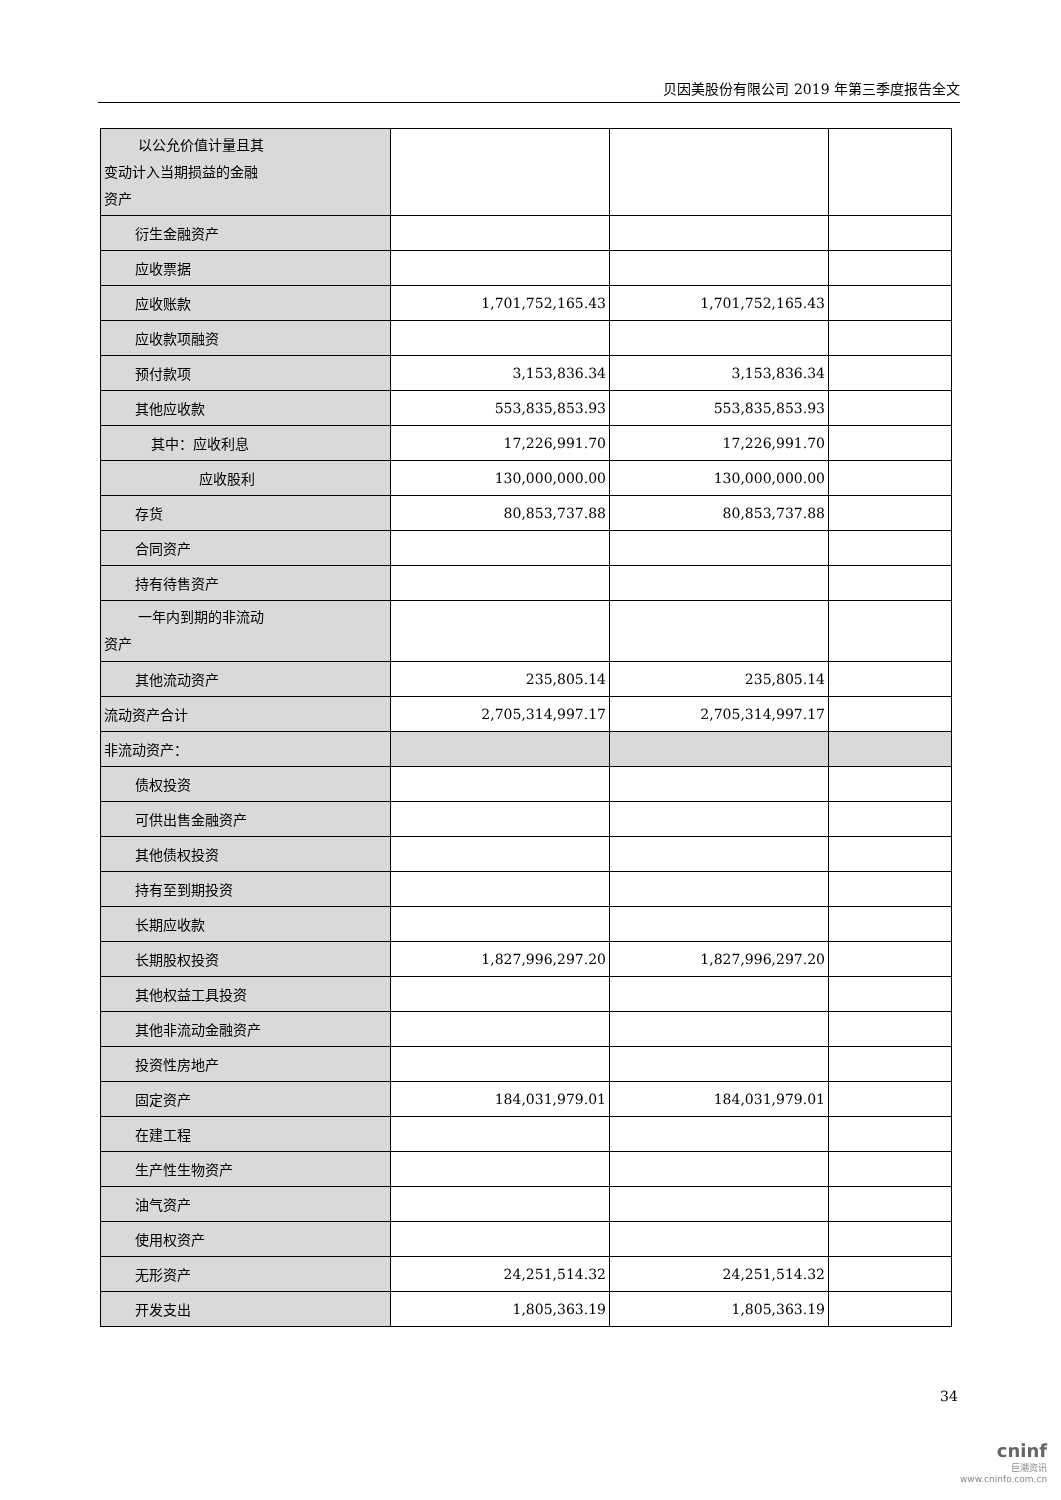贝因美股份有限公司 2019 年第三季度报告全文
| 以公允价值计量且其 变动计入当期损益的金融 资产 | | | |
| 衍生金融资产 | | | |
| 应收票据 | | | |
| 应收账款 | 1,701,752,165.43 | 1,701,752,165.43 | |
| 应收款项融资 | | | |
| 预付款项 | 3,153,836.34 | 3,153,836.34 | |
| 其他应收款 | 553,835,853.93 | 553,835,853.93 | |
| 其中：应收利息 | 17,226,991.70 | 17,226,991.70 | |
| 应收股利 | 130,000,000.00 | 130,000,000.00 | |
| 存货 | 80,853,737.88 | 80,853,737.88 | |
| 合同资产 | | | |
| 持有待售资产 | | | |
| 一年内到期的非流动 资产 | | | |
| 其他流动资产 | 235,805.14 | 235,805.14 | |
| 流动资产合计 | 2,705,314,997.17 | 2,705,314,997.17 | |
| 非流动资产： | | | |
| 债权投资 | | | |
| 可供出售金融资产 | | | |
| 其他债权投资 | | | |
| 持有至到期投资 | | | |
| 长期应收款 | | | |
| 长期股权投资 | 1,827,996,297.20 | 1,827,996,297.20 | |
| 其他权益工具投资 | | | |
| 其他非流动金融资产 | | | |
| 投资性房地产 | | | |
| 固定资产 | 184,031,979.01 | 184,031,979.01 | |
| 在建工程 | | | |
| 生产性生物资产 | | | |
| 油气资产 | | | |
| 使用权资产 | | | |
| 无形资产 | 24,251,514.32 | 24,251,514.32 | |
| 开发支出 | 1,805,363.19 | 1,805,363.19 | |
34
cninf
巨潮资讯
www.cninfo.com.cn